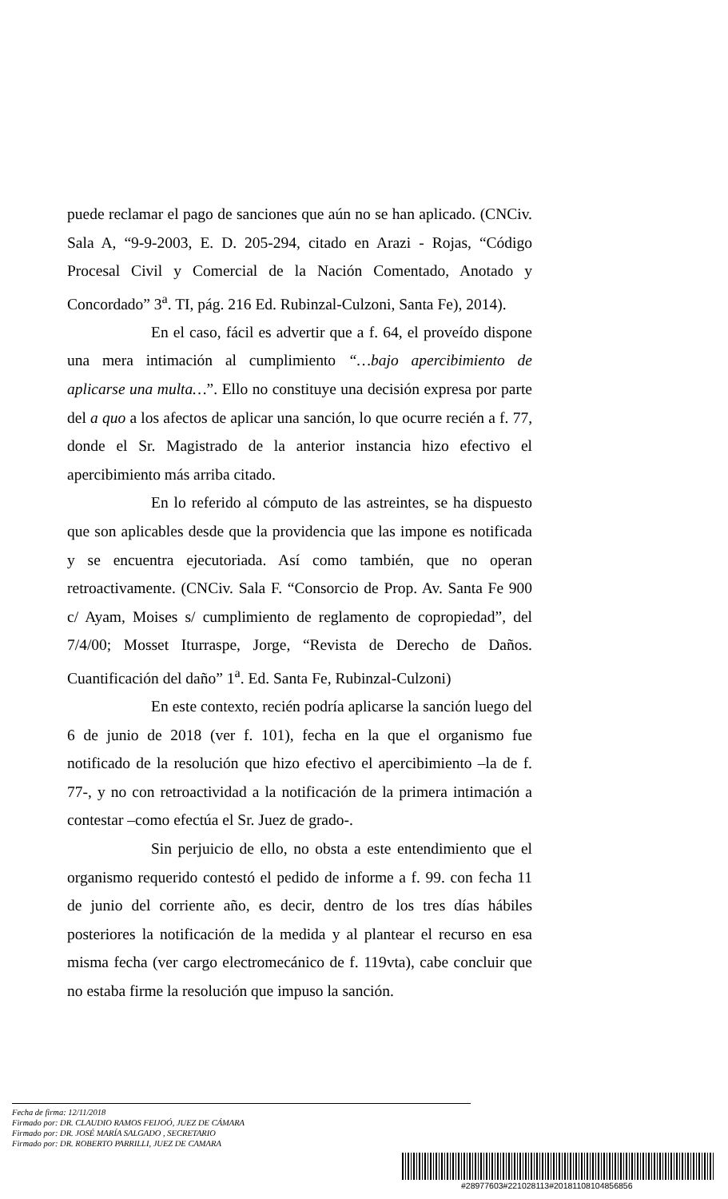puede reclamar el pago de sanciones que aún no se han aplicado. (CNCiv. Sala A, “9-9-2003, E. D. 205-294, citado en Arazi - Rojas, “Código Procesal Civil y Comercial de la Nación Comentado, Anotado y Concordado” 3<sup>a</sup>. TI, pág. 216 Ed. Rubinzal-Culzoni, Santa Fe), 2014).
En el caso, fácil es advertir que a f. 64, el proveído dispone una mera intimación al cumplimiento “…bajo apercibimiento de aplicarse una multa…”. Ello no constituye una decisión expresa por parte del a quo a los afectos de aplicar una sanción, lo que ocurre recién a f. 77, donde el Sr. Magistrado de la anterior instancia hizo efectivo el apercibimiento más arriba citado.
En lo referido al cómputo de las astreintes, se ha dispuesto que son aplicables desde que la providencia que las impone es notificada y se encuentra ejecutoriada. Así como también, que no operan retroactivamente. (CNCiv. Sala F. “Consorcio de Prop. Av. Santa Fe 900 c/ Ayam, Moises s/ cumplimiento de reglamento de copropiedad”, del 7/4/00; Mosset Iturraspe, Jorge, “Revista de Derecho de Daños. Cuantificación del daño” 1<sup>a</sup>. Ed. Santa Fe, Rubinzal-Culzoni)
En este contexto, recién podría aplicarse la sanción luego del 6 de junio de 2018 (ver f. 101), fecha en la que el organismo fue notificado de la resolución que hizo efectivo el apercibimiento –la de f. 77-, y no con retroactividad a la notificación de la primera intimación a contestar –como efectúa el Sr. Juez de grado-.
Sin perjuicio de ello, no obsta a este entendimiento que el organismo requerido contestó el pedido de informe a f. 99. con fecha 11 de junio del corriente año, es decir, dentro de los tres días hábiles posteriores la notificación de la medida y al plantear el recurso en esa misma fecha (ver cargo electromecánico de f. 119vta), cabe concluir que no estaba firme la resolución que impuso la sanción.
Fecha de firma: 12/11/2018
Firmado por: DR. CLAUDIO RAMOS FEIJOÓ, JUEZ DE CÁMARA
Firmado por: DR. JOSÉ MARÍA SALGADO , SECRETARIO
Firmado por: DR. ROBERTO PARRILLI, JUEZ DE CAMARA
#28977603#221028113#20181108104856856